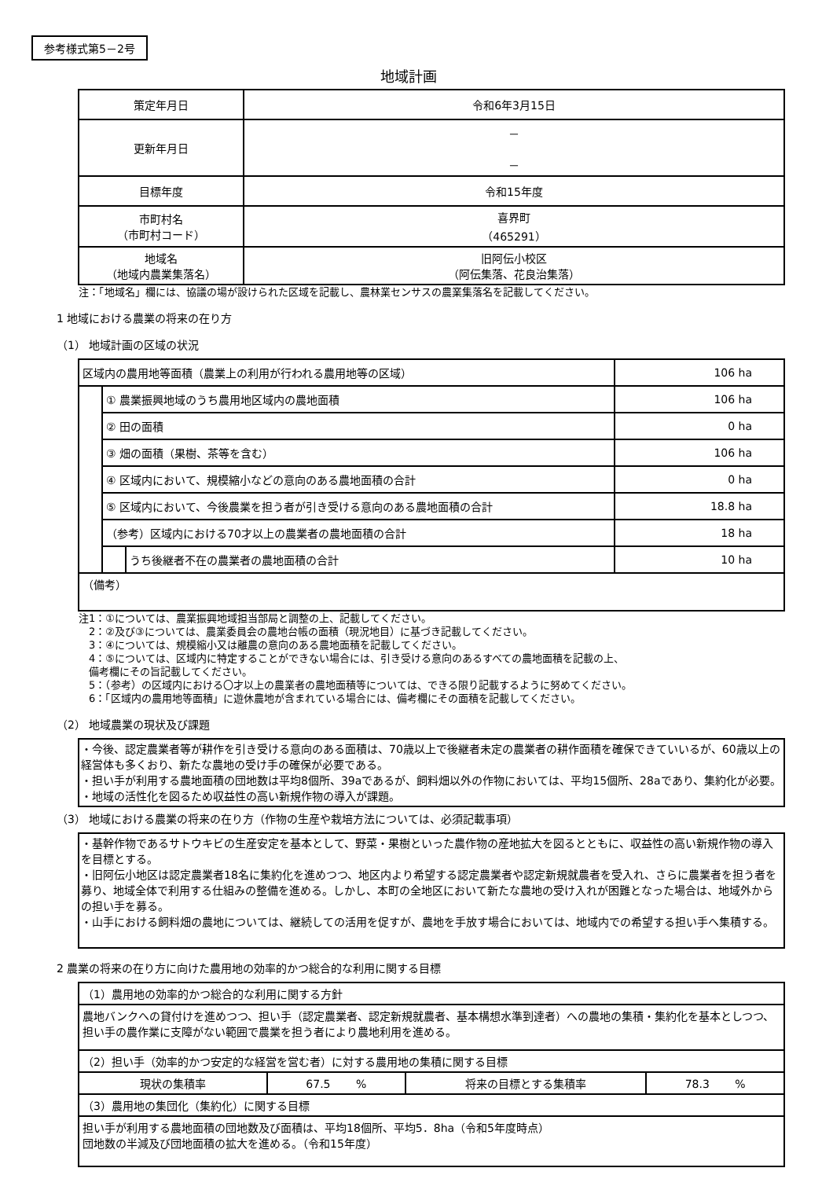参考様式第5－2号
地域計画
| 策定年月日 | 令和6年3月15日 |
| 更新年月日 | － － |
| 目標年度 | 令和15年度 |
| 市町村名 （市町村コード） | 喜界町 （465291） |
| 地域名 （地域内農業集落名） | 旧阿伝小校区 （阿伝集落、花良治集落） |
注：「地域名」欄には、協議の場が設けられた区域を記載し、農林業センサスの農業集落名を記載してください。
1 地域における農業の将来の在り方
（1） 地域計画の区域の状況
| 区域内の農用地等面積（農業上の利用が行われる農用地等の区域） | | | 106 ha |
| | ① 農業振興地域のうち農用地区域内の農地面積 | | 106 ha |
| | ② 田の面積 | | 0 ha |
| | ③ 畑の面積（果樹、茶等を含む） | | 106 ha |
| | ④ 区域内において、規模縮小などの意向のある農地面積の合計 | | 0 ha |
| | ⑤ 区域内において、今後農業を担う者が引き受ける意向のある農地面積の合計 | | 18.8 ha |
| | （参考）区域内における70才以上の農業者の農地面積の合計 | | 18 ha |
| | | うち後継者不在の農業者の農地面積の合計 | 10 ha |
| （備考） | | | |
注1：①については、農業振興地域担当部局と調整の上、記載してください。
　2：②及び③については、農業委員会の農地台帳の面積（現況地目）に基づき記載してください。
　3：④については、規模縮小又は離農の意向のある農地面積を記載してください。
　4：⑤については、区域内に特定することができない場合には、引き受ける意向のあるすべての農地面積を記載の上、
　備考欄にその旨記載してください。
　5：（参考）の区域内における〇才以上の農業者の農地面積等については、できる限り記載するように努めてください。
　6：「区域内の農用地等面積」に遊休農地が含まれている場合には、備考欄にその面積を記載してください。
（2） 地域農業の現状及び課題
・今後、認定農業者等が耕作を引き受ける意向のある面積は、70歳以上で後継者未定の農業者の耕作面積を確保できていいるが、60歳以上の経営体も多くおり、新たな農地の受け手の確保が必要である。
・担い手が利用する農地面積の団地数は平均8個所、39aであるが、飼料畑以外の作物においては、平均15個所、28aであり、集約化が必要。
・地域の活性化を図るため収益性の高い新規作物の導入が課題。
（3） 地域における農業の将来の在り方（作物の生産や栽培方法については、必須記載事項）
・基幹作物であるサトウキビの生産安定を基本として、野菜・果樹といった農作物の産地拡大を図るとともに、収益性の高い新規作物の導入を目標とする。
・旧阿伝小地区は認定農業者18名に集約化を進めつつ、地区内より希望する認定農業者や認定新規就農者を受入れ、さらに農業者を担う者を募り、地域全体で利用する仕組みの整備を進める。しかし、本町の全地区において新たな農地の受け入れが困難となった場合は、地域外からの担い手を募る。
・山手における飼料畑の農地については、継続しての活用を促すが、農地を手放す場合においては、地域内での希望する担い手へ集積する。
2 農業の将来の在り方に向けた農用地の効率的かつ総合的な利用に関する目標
| （1）農用地の効率的かつ総合的な利用に関する方針 | | | |
| 農地バンクへの貸付けを進めつつ、担い手（認定農業者、認定新規就農者、基本構想水準到達者）への農地の集積・集約化を基本としつつ、担い手の農作業に支障がない範囲で農業を担う者により農地利用を進める。 | | | |
| （2）担い手（効率的かつ安定的な経営を営む者）に対する農用地の集積に関する目標 | | | |
| 現状の集積率 | 67.5 % | 将来の目標とする集積率 | 78.3 % |
| （3）農用地の集団化（集約化）に関する目標 | | | |
| 担い手が利用する農地面積の団地数及び面積は、平均18個所、平均5．8ha（令和5年度時点） 団地数の半減及び団地面積の拡大を進める。（令和15年度） | | | |